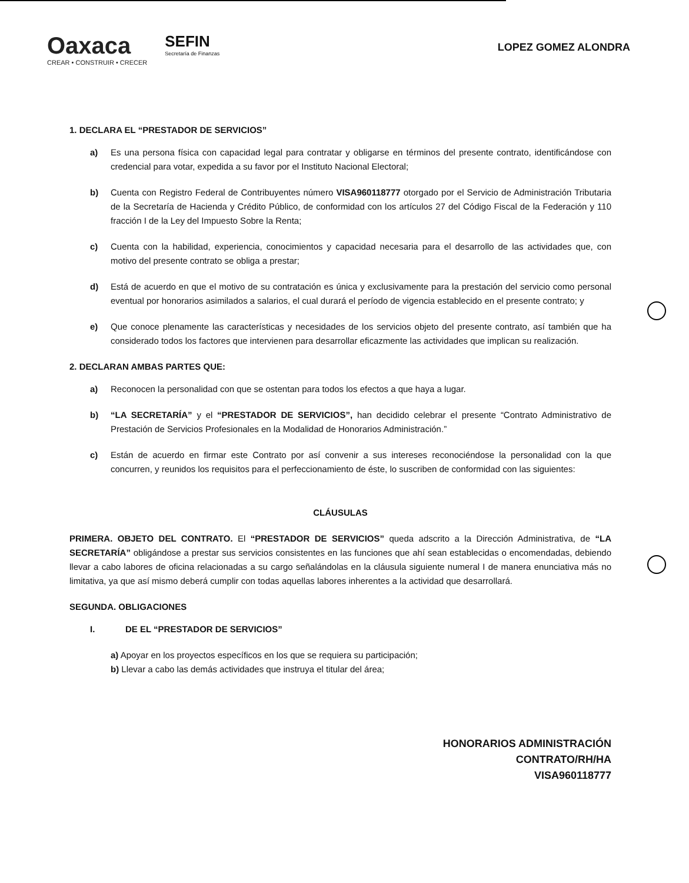Oaxaca
CREAR • CONSTRUIR • CRECER
SEFIN
Secretaría de Finanzas
LOPEZ GOMEZ ALONDRA
1. DECLARA EL “PRESTADOR DE SERVICIOS”
a) Es una persona física con capacidad legal para contratar y obligarse en términos del presente contrato, identificándose con credencial para votar, expedida a su favor por el Instituto Nacional Electoral;
b) Cuenta con Registro Federal de Contribuyentes número VISA960118777 otorgado por el Servicio de Administración Tributaria de la Secretaría de Hacienda y Crédito Público, de conformidad con los artículos 27 del Código Fiscal de la Federación y 110 fracción I de la Ley del Impuesto Sobre la Renta;
c) Cuenta con la habilidad, experiencia, conocimientos y capacidad necesaria para el desarrollo de las actividades que, con motivo del presente contrato se obliga a prestar;
d) Está de acuerdo en que el motivo de su contratación es única y exclusivamente para la prestación del servicio como personal eventual por honorarios asimilados a salarios, el cual durará el período de vigencia establecido en el presente contrato; y
e) Que conoce plenamente las características y necesidades de los servicios objeto del presente contrato, así también que ha considerado todos los factores que intervienen para desarrollar eficazmente las actividades que implican su realización.
2. DECLARAN AMBAS PARTES QUE:
a) Reconocen la personalidad con que se ostentan para todos los efectos a que haya a lugar.
b) “LA SECRETARÍA” y el “PRESTADOR DE SERVICIOS”, han decidido celebrar el presente “Contrato Administrativo de Prestación de Servicios Profesionales en la Modalidad de Honorarios Administración.”
c) Están de acuerdo en firmar este Contrato por así convenir a sus intereses reconociéndose la personalidad con la que concurren, y reunidos los requisitos para el perfeccionamiento de éste, lo suscriben de conformidad con las siguientes:
CLÁUSULAS
PRIMERA. OBJETO DEL CONTRATO. El “PRESTADOR DE SERVICIOS” queda adscrito a la Dirección Administrativa, de “LA SECRETARÍA” obligándose a prestar sus servicios consistentes en las funciones que ahí sean establecidas o encomendadas, debiendo llevar a cabo labores de oficina relacionadas a su cargo señalándolas en la cláusula siguiente numeral I de manera enunciativa más no limitativa, ya que así mismo deberá cumplir con todas aquellas labores inherentes a la actividad que desarrollará.
SEGUNDA. OBLIGACIONES
I. DE EL “PRESTADOR DE SERVICIOS”
a) Apoyar en los proyectos específicos en los que se requiera su participación;
b) Llevar a cabo las demás actividades que instruya el titular del área;
HONORARIOS ADMINISTRACIÓN
CONTRATO/RH/HA
VISA960118777